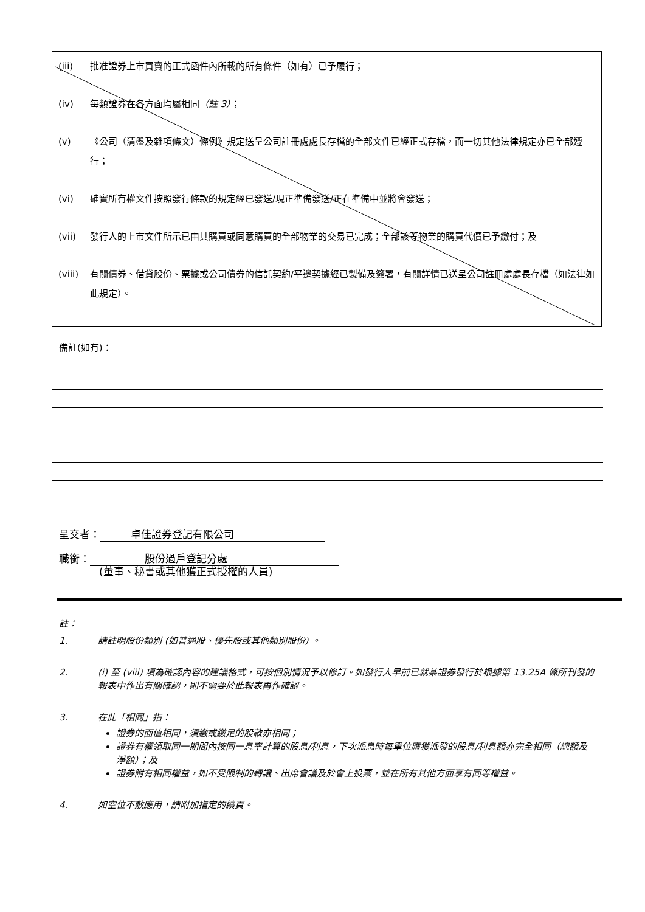(iii) 批准證券上市買賣的正式函件內所載的所有條件（如有）已予履行；
(iv) 每類證券在各方面均屬相同（註 3）；
(v) 《公司（清盤及雜項條文）條例》規定送呈公司註冊處處長存檔的全部文件已經正式存檔，而一切其他法律規定亦已全部遵行；
(vi) 確實所有權文件按照發行條款的規定經已發送/現正準備發送/正在準備中並將會發送；
(vii) 發行人的上市文件所示已由其購買或同意購買的全部物業的交易已完成；全部該等物業的購買代價已予繳付；及
(viii) 有關債券、借貸股份、票據或公司債券的信託契約/平邊契據經已製備及簽署，有關詳情已送呈公司註冊處處長存檔（如法律如此規定）。
備註(如有)：
呈交者： 卓佳證券登記有限公司
職銜： 股份過戶登記分處
(董事、秘書或其他獲正式授權的人員)
註：
1. 請註明股份類別 (如普通股、優先股或其他類別股份) 。
2. (i) 至 (viii) 項為確認內容的建議格式，可按個別情況予以修訂。如發行人早前已就某證券發行於根據第 13.25A 條所刊發的報表中作出有關確認，則不需要於此報表再作確認。
3. 在此「相同」指：
證券的面值相同，須繳或繳足的股款亦相同；
證券有權領取同一期間內按同一息率計算的股息/利息，下次派息時每單位應獲派發的股息/利息額亦完全相同（總額及淨額）；及
證券附有相同權益，如不受限制的轉讓、出席會議及於會上投票，並在所有其他方面享有同等權益。
4. 如空位不敷應用，請附加指定的續頁。